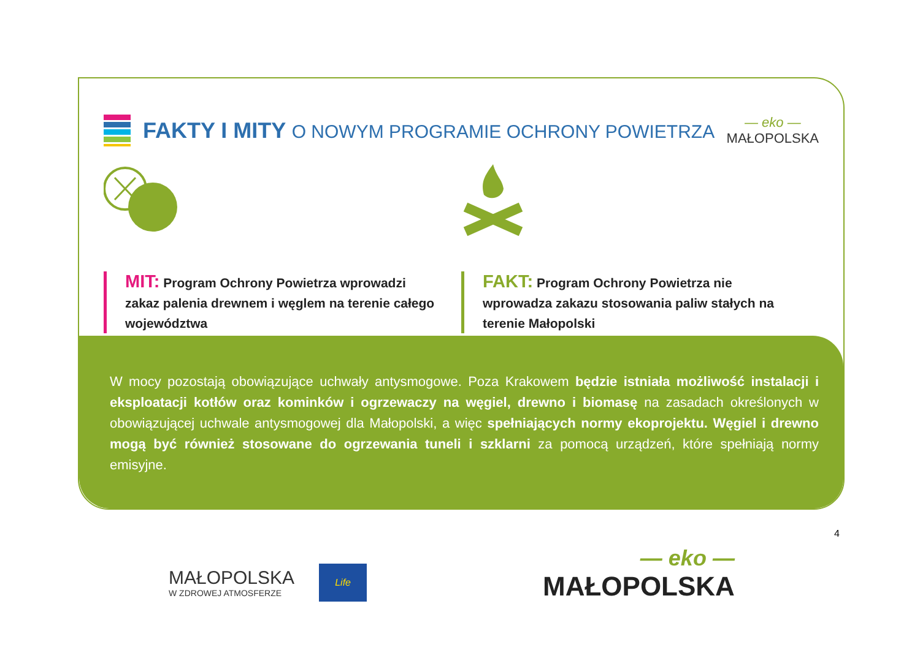FAKTY I MITY O NOWYM PROGRAMIE OCHRONY POWIETRZA
— eko —
MAŁOPOLSKA
MIT: Program Ochrony Powietrza wprowadzi zakaz palenia drewnem i węglem na terenie całego województwa
FAKT: Program Ochrony Powietrza nie wprowadza zakazu stosowania paliw stałych na terenie Małopolski
W mocy pozostają obowiązujące uchwały antysmogowe. Poza Krakowem będzie istniała możliwość instalacji i eksploatacji kotłów oraz kominków i ogrzewaczy na węgiel, drewno i biomasę na zasadach określonych w obowiązującej uchwale antysmogowej dla Małopolski, a więc spełniających normy ekoprojektu. Węgiel i drewno mogą być również stosowane do ogrzewania tuneli i szklarni za pomocą urządzeń, które spełniają normy emisyjne.
4
MAŁOPOLSKA
W ZDROWEJ ATMOSFERZE
Life
— eko —
MAŁOPOLSKA